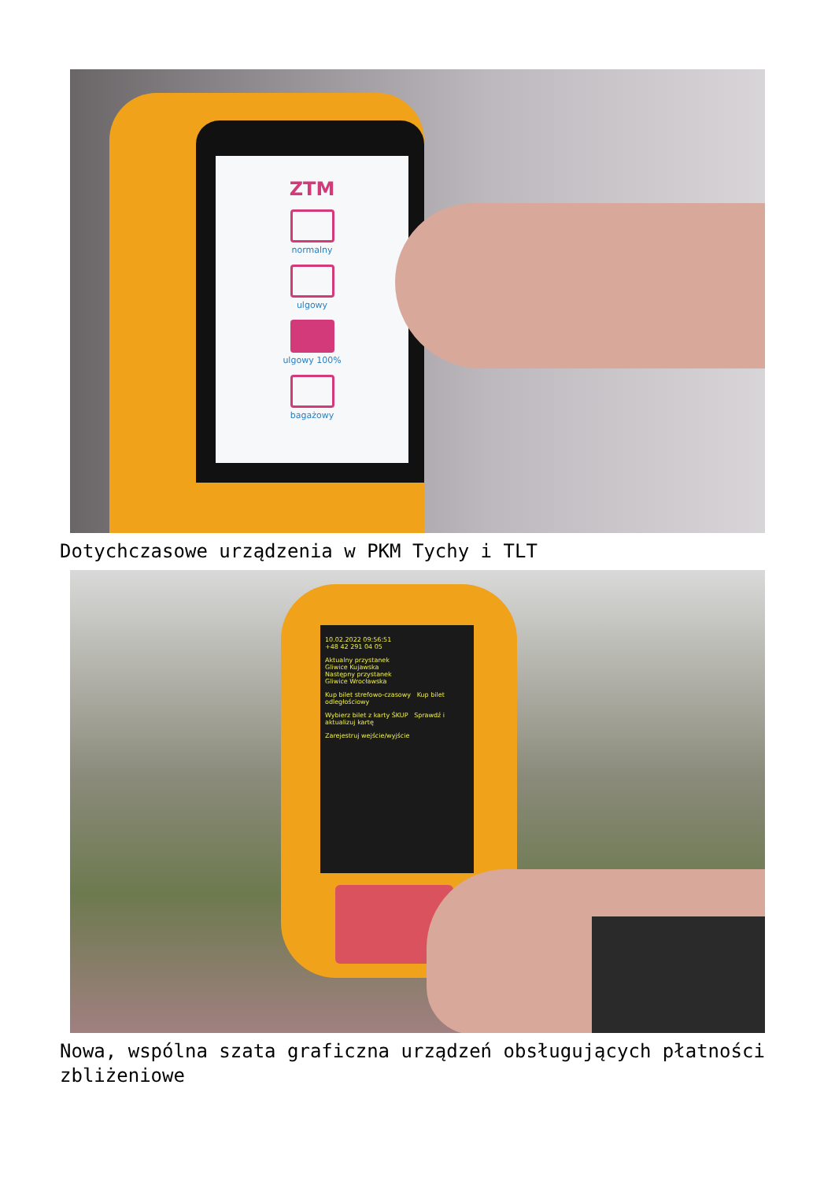ZTM
normalny
ulgowy
ulgowy 100%
bagażowy
Dotychczasowe urządzenia w PKM Tychy i TLT
10.02.2022 09:56:51
+48 42 291 04 05
Aktualny przystanek
Gliwice Kujawska
Następny przystanek
Gliwice Wrocławska
Kup bilet strefowo-czasowy Kup bilet odległościowy
Wybierz bilet z karty ŚKUP Sprawdź i aktualizuj kartę
Zarejestruj wejście/wyjście
Nowa, wspólna szata graficzna urządzeń obsługujących płatności zbliżeniowe